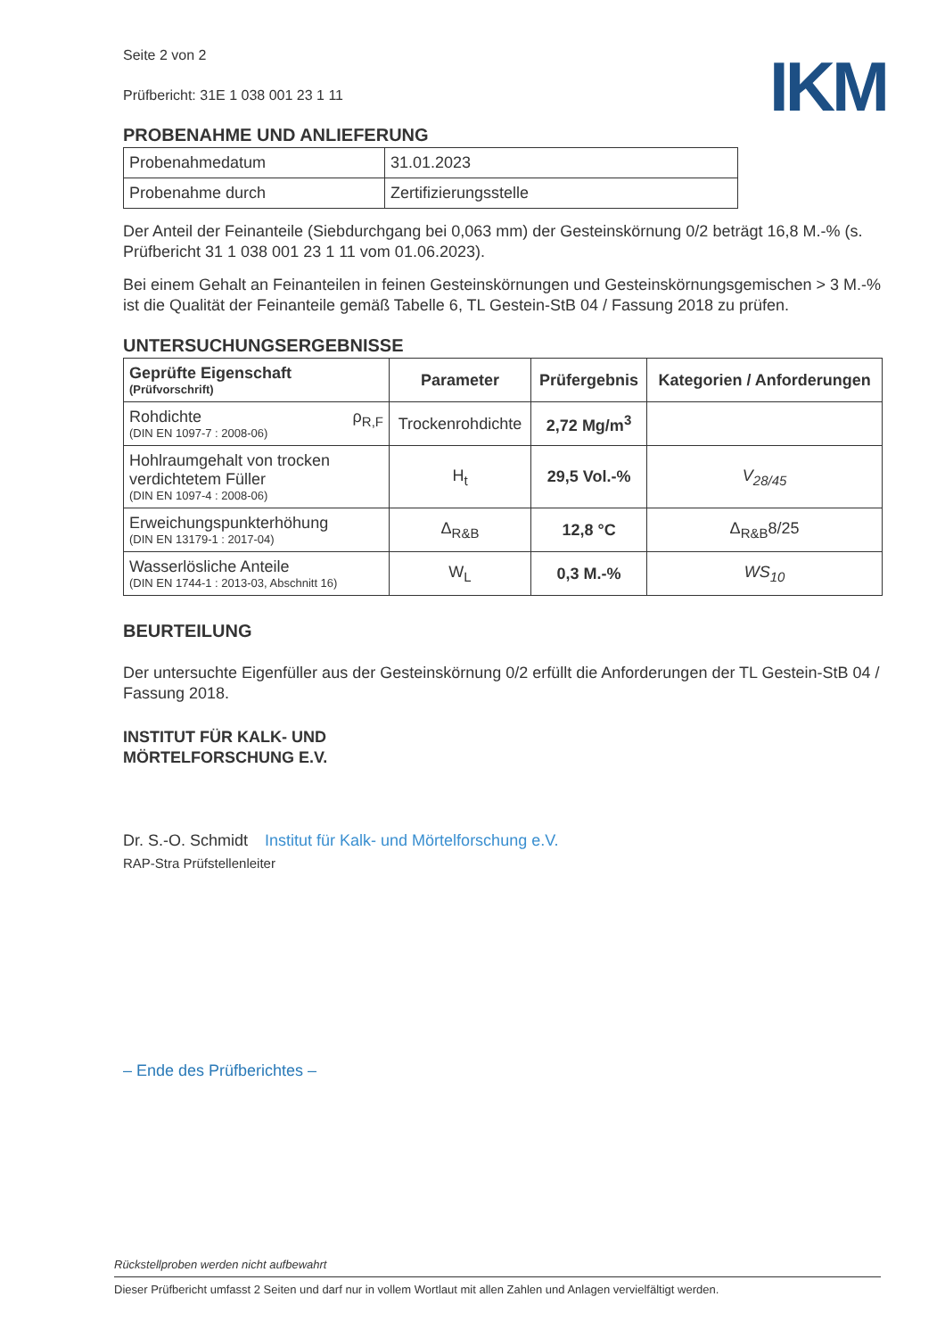IKM
Seite 2 von 2
Prüfbericht: 31E 1 038 001 23 1 11
PROBENAHME UND ANLIEFERUNG
| Probenahmedatum | 31.01.2023 |
| Probenahme durch | Zertifizierungsstelle |
Der Anteil der Feinanteile (Siebdurchgang bei 0,063 mm) der Gesteinskörnung 0/2 beträgt 16,8 M.-% (s. Prüfbericht 31 1 038 001 23 1 11 vom 01.06.2023).
Bei einem Gehalt an Feinanteilen in feinen Gesteinskörnungen und Gesteinskörnungsgemischen > 3 M.-% ist die Qualität der Feinanteile gemäß Tabelle 6, TL Gestein-StB 04 / Fassung 2018 zu prüfen.
UNTERSUCHUNGSERGEBNISSE
| Geprüfte Eigenschaft (Prüfvorschrift) | Parameter | Prüfergebnis | Kategorien / Anforderungen |
| --- | --- | --- | --- |
| Rohdichte ρ<sub>R,F</sub> (DIN EN 1097-7 : 2008-06) | Trockenrohdichte | 2,72 Mg/m<sup>3</sup> | |
| Hohlraumgehalt von trocken verdichtetem Füller (DIN EN 1097-4 : 2008-06) | H<sub>t</sub> | 29,5 Vol.-% | V<sub>28/45</sub> |
| Erweichungspunkterhöhung (DIN EN 13179-1 : 2017-04) | Δ<sub>R&B</sub> | 12,8 °C | Δ<sub>R&B</sub>8/25 |
| Wasserlösliche Anteile (DIN EN 1744-1 : 2013-03, Abschnitt 16) | W<sub>L</sub> | 0,3 M.-% | WS<sub>10</sub> |
BEURTEILUNG
Der untersuchte Eigenfüller aus der Gesteinskörnung 0/2 erfüllt die Anforderungen der TL Gestein-StB 04 / Fassung 2018.
INSTITUT FÜR KALK- UND
MÖRTELFORSCHUNG E.V.
Dr. S.-O. Schmidt Institut für Kalk- und Mörtelforschung e.V.
RAP-Stra Prüfstellenleiter
– Ende des Prüfberichtes –
Rückstellproben werden nicht aufbewahrt
Dieser Prüfbericht umfasst 2 Seiten und darf nur in vollem Wortlaut mit allen Zahlen und Anlagen vervielfältigt werden.